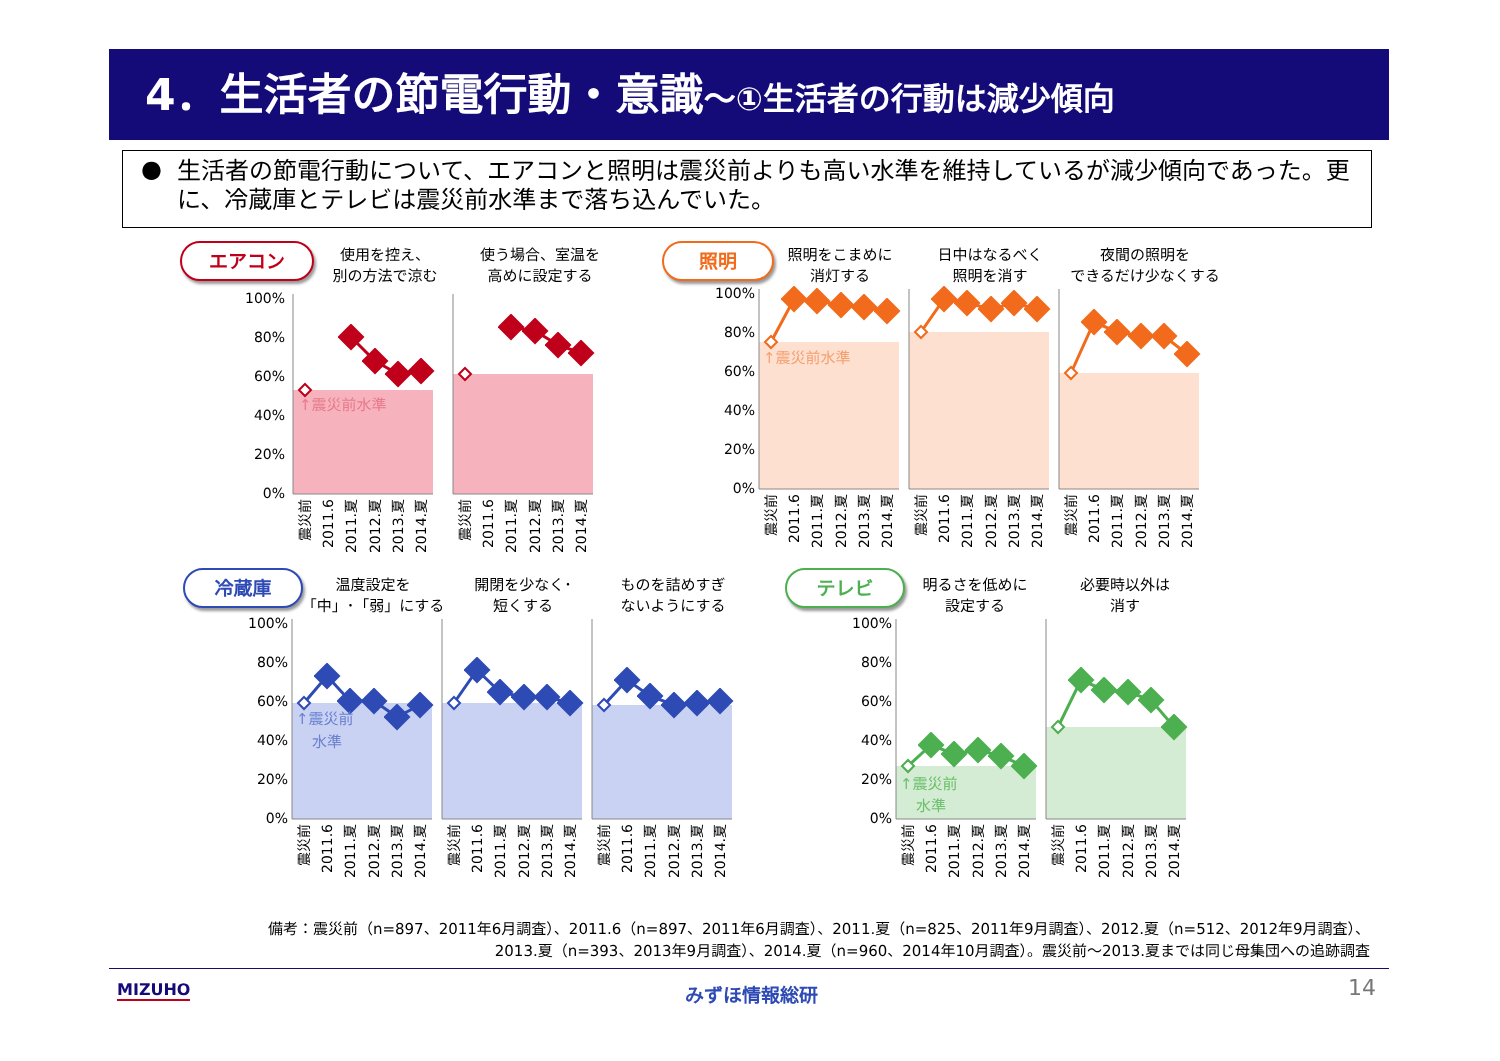4．生活者の節電行動・意識～①生活者の行動は減少傾向
● 生活者の節電行動について、エアコンと照明は震災前よりも高い水準を維持しているが減少傾向であった。更に、冷蔵庫とテレビは震災前水準まで落ち込んでいた。
エアコン
使用を控え、
別の方法で涼む
使う場合、室温を
高めに設定する
100%
80%
60%
40%
20%
0%
↑震災前水準
震災前
2011.6
2011.夏
2012.夏
2013.夏
2014.夏
震災前
2011.6
2011.夏
2012.夏
2013.夏
2014.夏
照明
照明をこまめに
消灯する
日中はなるべく
照明を消す
夜間の照明を
できるだけ少なくする
100%
80%
60%
40%
20%
0%
↑震災前水準
震災前
2011.6
2011.夏
2012.夏
2013.夏
2014.夏
震災前
2011.6
2011.夏
2012.夏
2013.夏
2014.夏
震災前
2011.6
2011.夏
2012.夏
2013.夏
2014.夏
冷蔵庫
温度設定を
「中」･「弱」にする
開閉を少なく･
短くする
ものを詰めすぎ
ないようにする
100%
80%
60%
40%
20%
0%
↑震災前
水準
震災前
2011.6
2011.夏
2012.夏
2013.夏
2014.夏
震災前
2011.6
2011.夏
2012.夏
2013.夏
2014.夏
震災前
2011.6
2011.夏
2012.夏
2013.夏
2014.夏
テレビ
明るさを低めに
設定する
必要時以外は
消す
100%
80%
60%
40%
20%
0%
↑震災前
水準
震災前
2011.6
2011.夏
2012.夏
2013.夏
2014.夏
震災前
2011.6
2011.夏
2012.夏
2013.夏
2014.夏
備考：震災前（n=897、2011年6月調査）、2011.6（n=897、2011年6月調査）、2011.夏（n=825、2011年9月調査）、2012.夏（n=512、2012年9月調査）、
2013.夏（n=393、2013年9月調査）、2014.夏（n=960、2014年10月調査）。震災前～2013.夏までは同じ母集団への追跡調査
MIZUHO みずほ情報総研 14